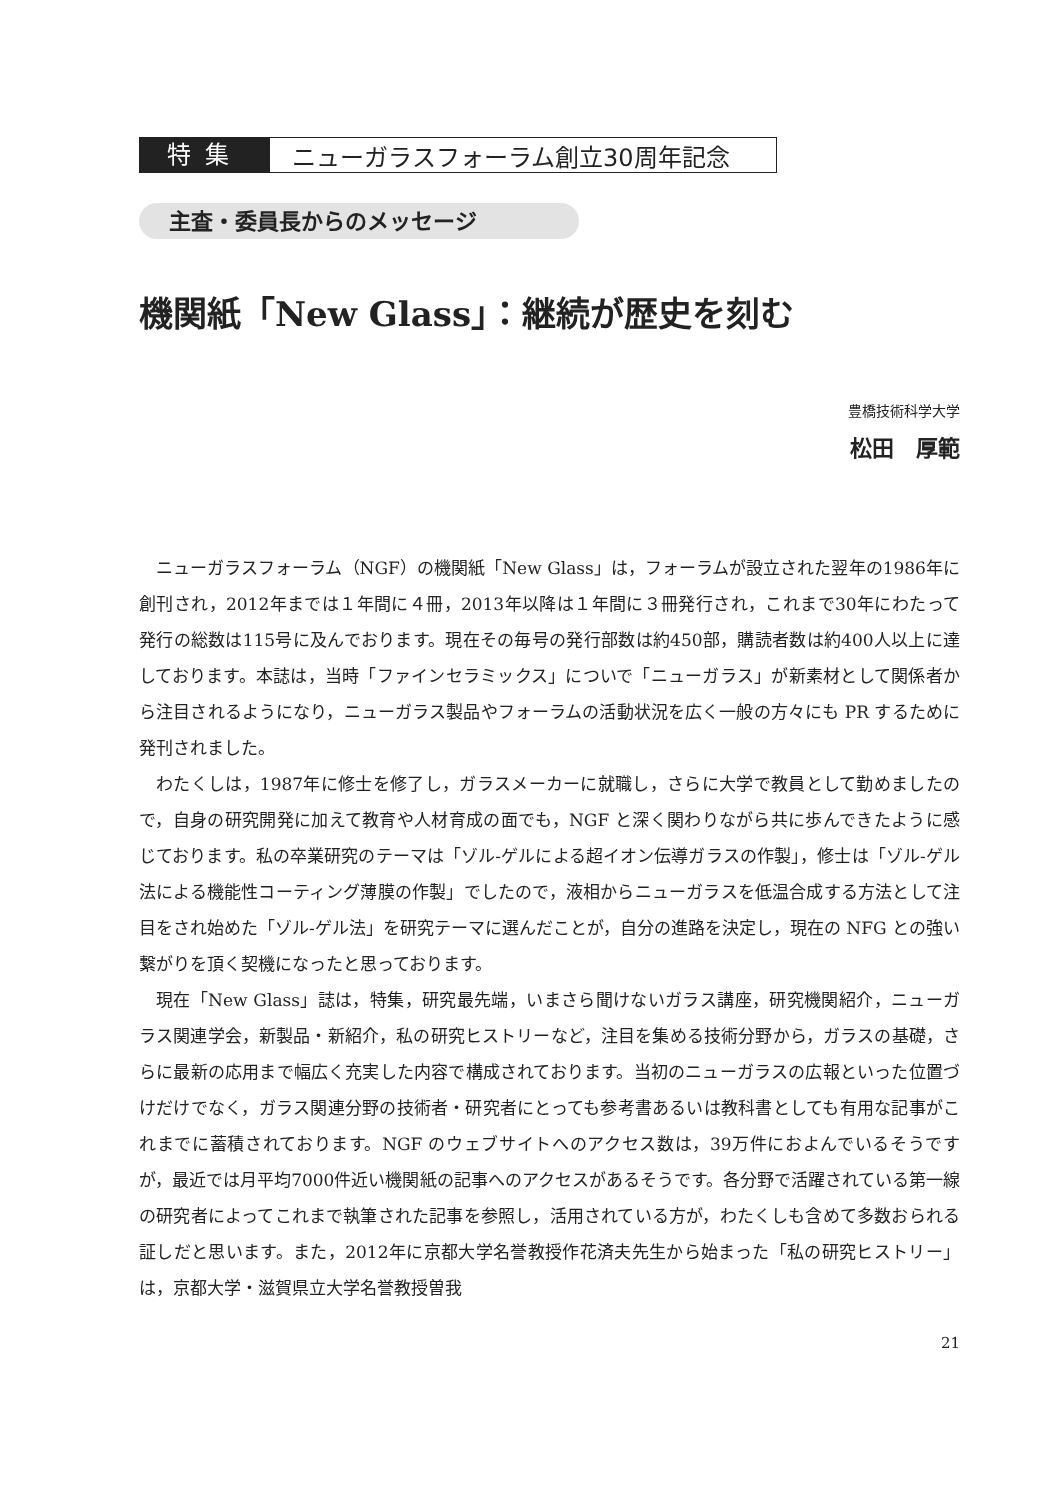特集
ニューガラスフォーラム創立30周年記念
主査・委員長からのメッセージ
機関紙「New Glass」：継続が歴史を刻む
豊橋技術科学大学
松田　厚範
ニューガラスフォーラム（NGF）の機関紙「New Glass」は，フォーラムが設立された翌年の1986年に創刊され，2012年までは１年間に４冊，2013年以降は１年間に３冊発行され，これまで30年にわたって発行の総数は115号に及んでおります。現在その毎号の発行部数は約450部，購読者数は約400人以上に達しております。本誌は，当時「ファインセラミックス」についで「ニューガラス」が新素材として関係者から注目されるようになり，ニューガラス製品やフォーラムの活動状況を広く一般の方々にも PR するために発刊されました。
わたくしは，1987年に修士を修了し，ガラスメーカーに就職し，さらに大学で教員として勤めましたので，自身の研究開発に加えて教育や人材育成の面でも，NGF と深く関わりながら共に歩んできたように感じております。私の卒業研究のテーマは「ゾル-ゲルによる超イオン伝導ガラスの作製」，修士は「ゾル-ゲル法による機能性コーティング薄膜の作製」でしたので，液相からニューガラスを低温合成する方法として注目をされ始めた「ゾル-ゲル法」を研究テーマに選んだことが，自分の進路を決定し，現在の NFG との強い繋がりを頂く契機になったと思っております。
現在「New Glass」誌は，特集，研究最先端，いまさら聞けないガラス講座，研究機関紹介，ニューガラス関連学会，新製品・新紹介，私の研究ヒストリーなど，注目を集める技術分野から，ガラスの基礎，さらに最新の応用まで幅広く充実した内容で構成されております。当初のニューガラスの広報といった位置づけだけでなく，ガラス関連分野の技術者・研究者にとっても参考書あるいは教科書としても有用な記事がこれまでに蓄積されております。NGF のウェブサイトへのアクセス数は，39万件におよんでいるそうですが，最近では月平均7000件近い機関紙の記事へのアクセスがあるそうです。各分野で活躍されている第一線の研究者によってこれまで執筆された記事を参照し，活用されている方が，わたくしも含めて多数おられる証しだと思います。また，2012年に京都大学名誉教授作花済夫先生から始まった「私の研究ヒストリー」は，京都大学・滋賀県立大学名誉教授曽我
21